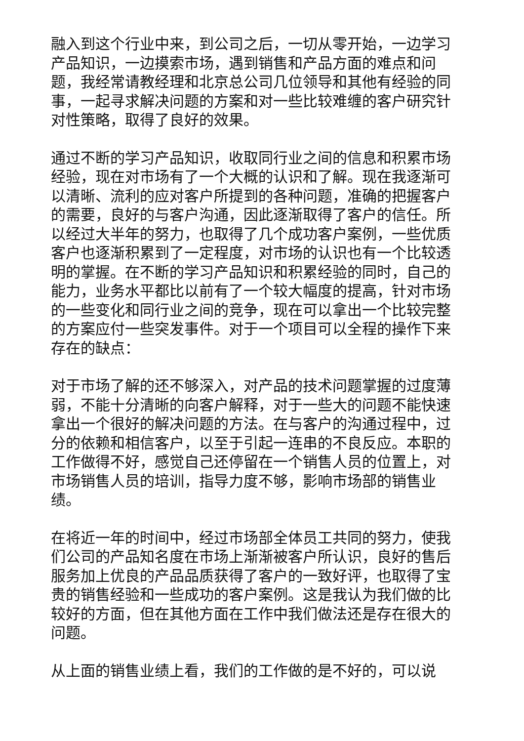融入到这个行业中来，到公司之后，一切从零开始，一边学习产品知识，一边摸索市场，遇到销售和产品方面的难点和问题，我经常请教经理和北京总公司几位领导和其他有经验的同事，一起寻求解决问题的方案和对一些比较难缠的客户研究针对性策略，取得了良好的效果。
通过不断的学习产品知识，收取同行业之间的信息和积累市场经验，现在对市场有了一个大概的认识和了解。现在我逐渐可以清晰、流利的应对客户所提到的各种问题，准确的把握客户的需要，良好的与客户沟通，因此逐渐取得了客户的信任。所以经过大半年的努力，也取得了几个成功客户案例，一些优质客户也逐渐积累到了一定程度，对市场的认识也有一个比较透明的掌握。在不断的学习产品知识和积累经验的同时，自己的能力，业务水平都比以前有了一个较大幅度的提高，针对市场的一些变化和同行业之间的竞争，现在可以拿出一个比较完整的方案应付一些突发事件。对于一个项目可以全程的操作下来存在的缺点：
对于市场了解的还不够深入，对产品的技术问题掌握的过度薄弱，不能十分清晰的向客户解释，对于一些大的问题不能快速拿出一个很好的解决问题的方法。在与客户的沟通过程中，过分的依赖和相信客户，以至于引起一连串的不良反应。本职的工作做得不好，感觉自己还停留在一个销售人员的位置上，对市场销售人员的培训，指导力度不够，影响市场部的销售业绩。
在将近一年的时间中，经过市场部全体员工共同的努力，使我们公司的产品知名度在市场上渐渐被客户所认识，良好的售后服务加上优良的产品品质获得了客户的一致好评，也取得了宝贵的销售经验和一些成功的客户案例。这是我认为我们做的比较好的方面，但在其他方面在工作中我们做法还是存在很大的问题。
从上面的销售业绩上看，我们的工作做的是不好的，可以说